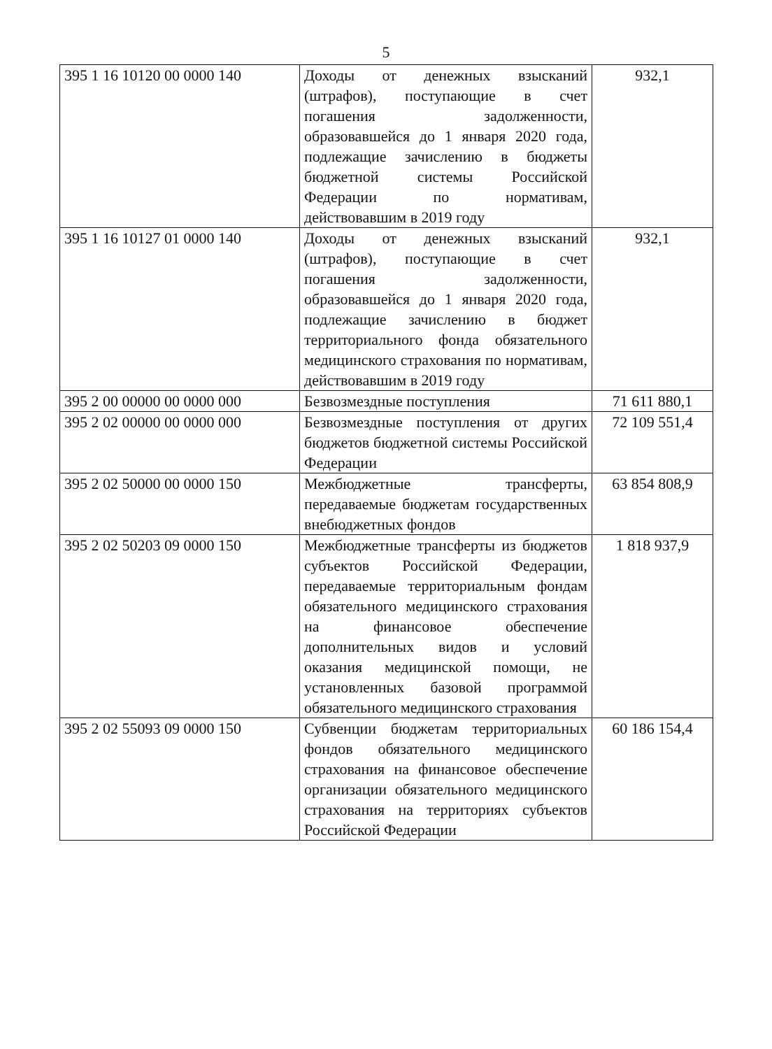5
| 395 1 16 10120 00 0000 140 | Доходы от денежных взысканий (штрафов), поступающие в счет погашения задолженности, образовавшейся до 1 января 2020 года, подлежащие зачислению в бюджеты бюджетной системы Российской Федерации по нормативам, действовавшим в 2019 году | 932,1 |
| 395 1 16 10127 01 0000 140 | Доходы от денежных взысканий (штрафов), поступающие в счет погашения задолженности, образовавшейся до 1 января 2020 года, подлежащие зачислению в бюджет территориального фонда обязательного медицинского страхования по нормативам, действовавшим в 2019 году | 932,1 |
| 395 2 00 00000 00 0000 000 | Безвозмездные поступления | 71 611 880,1 |
| 395 2 02 00000 00 0000 000 | Безвозмездные поступления от других бюджетов бюджетной системы Российской Федерации | 72 109 551,4 |
| 395 2 02 50000 00 0000 150 | Межбюджетные трансферты, передаваемые бюджетам государственных внебюджетных фондов | 63 854 808,9 |
| 395 2 02 50203 09 0000 150 | Межбюджетные трансферты из бюджетов субъектов Российской Федерации, передаваемые территориальным фондам обязательного медицинского страхования на финансовое обеспечение дополнительных видов и условий оказания медицинской помощи, не установленных базовой программой обязательного медицинского страхования | 1 818 937,9 |
| 395 2 02 55093 09 0000 150 | Субвенции бюджетам территориальных фондов обязательного медицинского страхования на финансовое обеспечение организации обязательного медицинского страхования на территориях субъектов Российской Федерации | 60 186 154,4 |